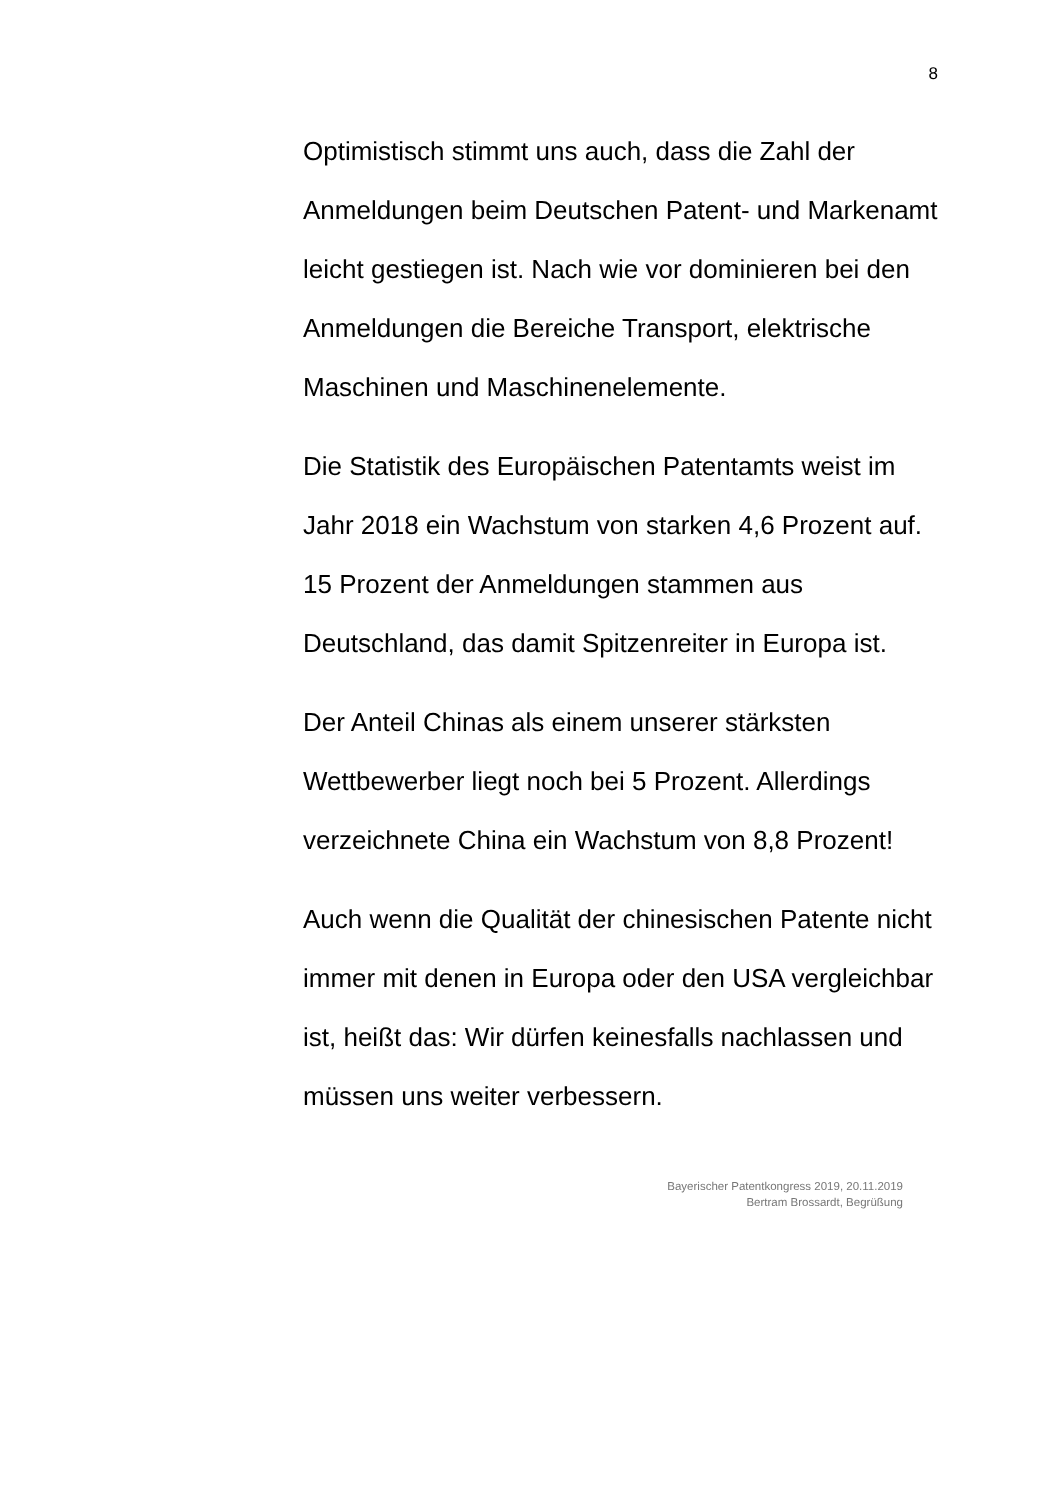8
Optimistisch stimmt uns auch, dass die Zahl der Anmeldungen beim Deutschen Patent- und Markenamt leicht gestiegen ist. Nach wie vor dominieren bei den Anmeldungen die Bereiche Transport, elektrische Maschinen und Maschinenelemente.
Die Statistik des Europäischen Patentamts weist im Jahr 2018 ein Wachstum von starken 4,6 Prozent auf. 15 Prozent der Anmeldungen stammen aus Deutschland, das damit Spitzenreiter in Europa ist.
Der Anteil Chinas als einem unserer stärksten Wettbewerber liegt noch bei 5 Prozent. Allerdings verzeichnete China ein Wachstum von 8,8 Prozent!
Auch wenn die Qualität der chinesischen Patente nicht immer mit denen in Europa oder den USA vergleichbar ist, heißt das: Wir dürfen keinesfalls nachlassen und müssen uns weiter verbessern.
Bayerischer Patentkongress 2019, 20.11.2019
Bertram Brossardt, Begrüßung